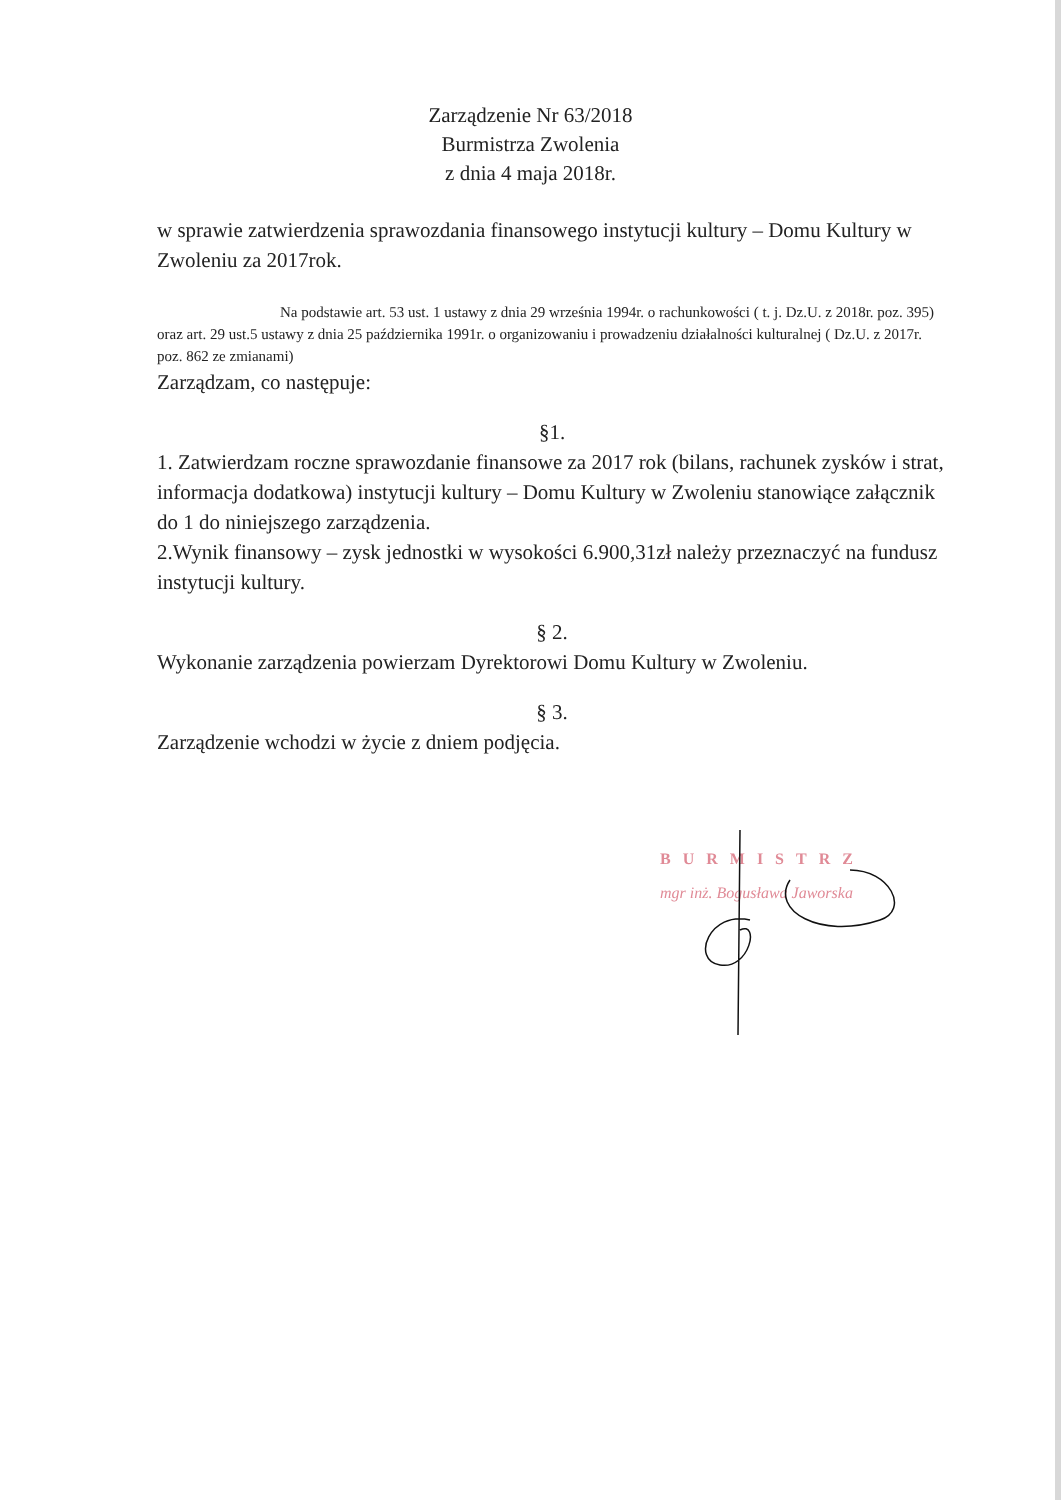Zarządzenie Nr 63/2018
Burmistrza Zwolenia
z dnia 4 maja 2018r.
w sprawie zatwierdzenia sprawozdania finansowego instytucji kultury – Domu Kultury w Zwoleniu za 2017rok.
Na podstawie art. 53 ust. 1 ustawy z dnia 29 września 1994r. o rachunkowości ( t. j. Dz.U. z 2018r. poz. 395) oraz art. 29 ust.5 ustawy z dnia 25 października 1991r. o organizowaniu i prowadzeniu działalności kulturalnej ( Dz.U. z 2017r. poz. 862 ze zmianami)
Zarządzam, co następuje:
§1.
1. Zatwierdzam roczne sprawozdanie finansowe za 2017 rok (bilans, rachunek zysków i strat, informacja dodatkowa) instytucji kultury – Domu Kultury w Zwoleniu stanowiące załącznik do 1 do niniejszego zarządzenia.
2.Wynik finansowy – zysk jednostki w wysokości 6.900,31zł należy przeznaczyć na fundusz instytucji kultury.
§ 2.
Wykonanie zarządzenia powierzam Dyrektorowi Domu Kultury w Zwoleniu.
§ 3.
Zarządzenie wchodzi w życie z dniem podjęcia.
BURMISTRZ
mgr inż. Bogusława Jaworska